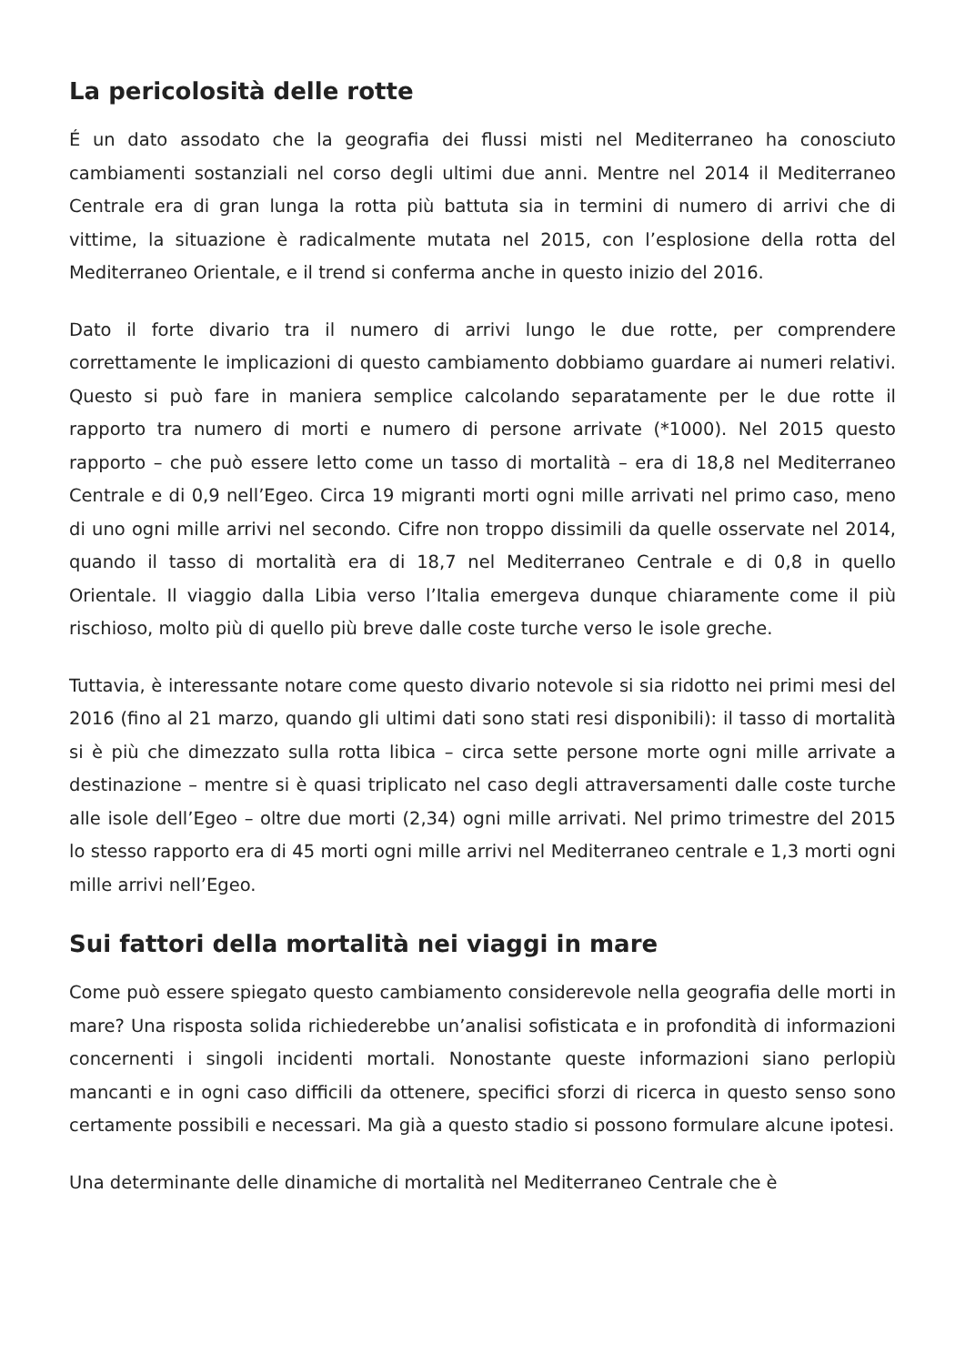La pericolosità delle rotte
É un dato assodato che la geografia dei flussi misti nel Mediterraneo ha conosciuto cambiamenti sostanziali nel corso degli ultimi due anni. Mentre nel 2014 il Mediterraneo Centrale era di gran lunga la rotta più battuta sia in termini di numero di arrivi che di vittime, la situazione è radicalmente mutata nel 2015, con l’esplosione della rotta del Mediterraneo Orientale, e il trend si conferma anche in questo inizio del 2016.
Dato il forte divario tra il numero di arrivi lungo le due rotte, per comprendere correttamente le implicazioni di questo cambiamento dobbiamo guardare ai numeri relativi. Questo si può fare in maniera semplice calcolando separatamente per le due rotte il rapporto tra numero di morti e numero di persone arrivate (*1000). Nel 2015 questo rapporto – che può essere letto come un tasso di mortalità – era di 18,8 nel Mediterraneo Centrale e di 0,9 nell’Egeo. Circa 19 migranti morti ogni mille arrivati nel primo caso, meno di uno ogni mille arrivi nel secondo. Cifre non troppo dissimili da quelle osservate nel 2014, quando il tasso di mortalità era di 18,7 nel Mediterraneo Centrale e di 0,8 in quello Orientale. Il viaggio dalla Libia verso l’Italia emergeva dunque chiaramente come il più rischioso, molto più di quello più breve dalle coste turche verso le isole greche.
Tuttavia, è interessante notare come questo divario notevole si sia ridotto nei primi mesi del 2016 (fino al 21 marzo, quando gli ultimi dati sono stati resi disponibili): il tasso di mortalità si è più che dimezzato sulla rotta libica – circa sette persone morte ogni mille arrivate a destinazione – mentre si è quasi triplicato nel caso degli attraversamenti dalle coste turche alle isole dell’Egeo – oltre due morti (2,34) ogni mille arrivati. Nel primo trimestre del 2015 lo stesso rapporto era di 45 morti ogni mille arrivi nel Mediterraneo centrale e 1,3 morti ogni mille arrivi nell’Egeo.
Sui fattori della mortalità nei viaggi in mare
Come può essere spiegato questo cambiamento considerevole nella geografia delle morti in mare? Una risposta solida richiederebbe un’analisi sofisticata e in profondità di informazioni concernenti i singoli incidenti mortali. Nonostante queste informazioni siano perlopiù mancanti e in ogni caso difficili da ottenere, specifici sforzi di ricerca in questo senso sono certamente possibili e necessari. Ma già a questo stadio si possono formulare alcune ipotesi.
Una determinante delle dinamiche di mortalità nel Mediterraneo Centrale che è